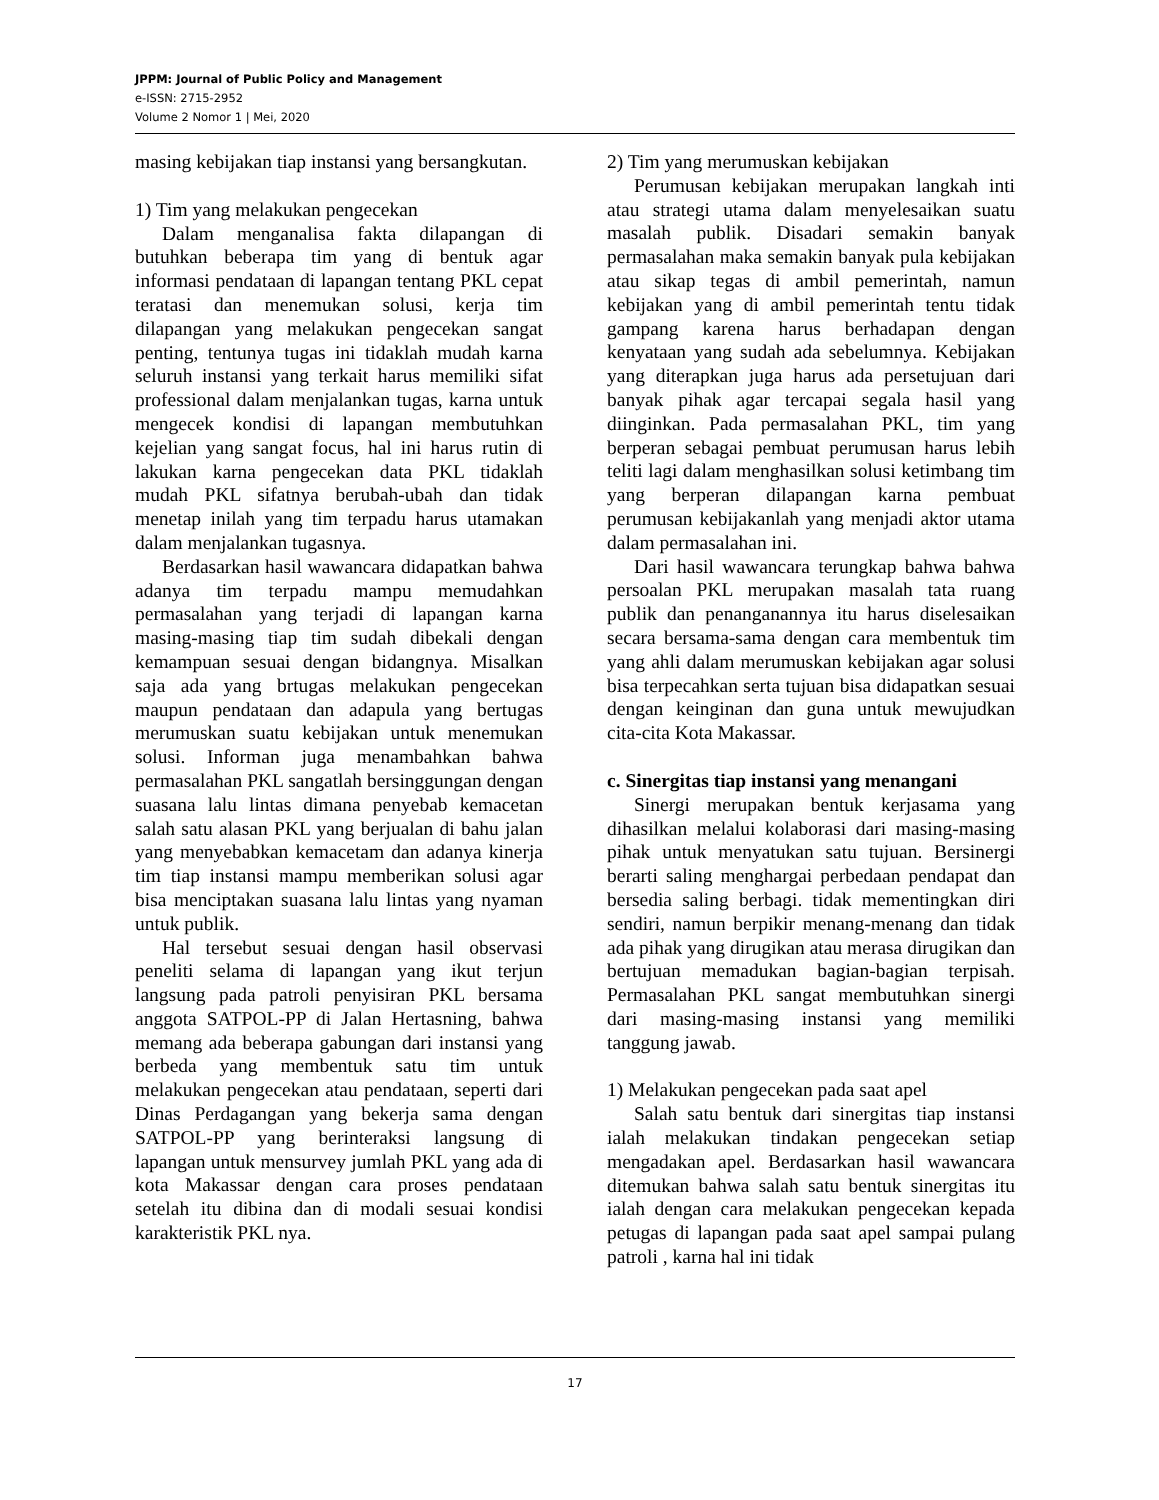JPPM: Journal of Public Policy and Management
e-ISSN: 2715-2952
Volume 2 Nomor 1 | Mei, 2020
masing kebijakan tiap instansi yang bersangkutan.
1) Tim yang melakukan pengecekan
Dalam menganalisa fakta dilapangan di butuhkan beberapa tim yang di bentuk agar informasi pendataan di lapangan tentang PKL cepat teratasi dan menemukan solusi, kerja tim dilapangan yang melakukan pengecekan sangat penting, tentunya tugas ini tidaklah mudah karna seluruh instansi yang terkait harus memiliki sifat professional dalam menjalankan tugas, karna untuk mengecek kondisi di lapangan membutuhkan kejelian yang sangat focus, hal ini harus rutin di lakukan karna pengecekan data PKL tidaklah mudah PKL sifatnya berubah-ubah dan tidak menetap inilah yang tim terpadu harus utamakan dalam menjalankan tugasnya.
Berdasarkan hasil wawancara didapatkan bahwa adanya tim terpadu mampu memudahkan permasalahan yang terjadi di lapangan karna masing-masing tiap tim sudah dibekali dengan kemampuan sesuai dengan bidangnya. Misalkan saja ada yang brtugas melakukan pengecekan maupun pendataan dan adapula yang bertugas merumuskan suatu kebijakan untuk menemukan solusi. Informan juga menambahkan bahwa permasalahan PKL sangatlah bersinggungan dengan suasana lalu lintas dimana penyebab kemacetan salah satu alasan PKL yang berjualan di bahu jalan yang menyebabkan kemacetam dan adanya kinerja tim tiap instansi mampu memberikan solusi agar bisa menciptakan suasana lalu lintas yang nyaman untuk publik.
Hal tersebut sesuai dengan hasil observasi peneliti selama di lapangan yang ikut terjun langsung pada patroli penyisiran PKL bersama anggota SATPOL-PP di Jalan Hertasning, bahwa memang ada beberapa gabungan dari instansi yang berbeda yang membentuk satu tim untuk melakukan pengecekan atau pendataan, seperti dari Dinas Perdagangan yang bekerja sama dengan SATPOL-PP yang berinteraksi langsung di lapangan untuk mensurvey jumlah PKL yang ada di kota Makassar dengan cara proses pendataan setelah itu dibina dan di modali sesuai kondisi karakteristik PKL nya.
2) Tim yang merumuskan kebijakan
Perumusan kebijakan merupakan langkah inti atau strategi utama dalam menyelesaikan suatu masalah publik. Disadari semakin banyak permasalahan maka semakin banyak pula kebijakan atau sikap tegas di ambil pemerintah, namun kebijakan yang di ambil pemerintah tentu tidak gampang karena harus berhadapan dengan kenyataan yang sudah ada sebelumnya. Kebijakan yang diterapkan juga harus ada persetujuan dari banyak pihak agar tercapai segala hasil yang diinginkan. Pada permasalahan PKL, tim yang berperan sebagai pembuat perumusan harus lebih teliti lagi dalam menghasilkan solusi ketimbang tim yang berperan dilapangan karna pembuat perumusan kebijakanlah yang menjadi aktor utama dalam permasalahan ini.
Dari hasil wawancara terungkap bahwa bahwa persoalan PKL merupakan masalah tata ruang publik dan penanganannya itu harus diselesaikan secara bersama-sama dengan cara membentuk tim yang ahli dalam merumuskan kebijakan agar solusi bisa terpecahkan serta tujuan bisa didapatkan sesuai dengan keinginan dan guna untuk mewujudkan cita-cita Kota Makassar.
c. Sinergitas tiap instansi yang menangani
Sinergi merupakan bentuk kerjasama yang dihasilkan melalui kolaborasi dari masing-masing pihak untuk menyatukan satu tujuan. Bersinergi berarti saling menghargai perbedaan pendapat dan bersedia saling berbagi. tidak mementingkan diri sendiri, namun berpikir menang-menang dan tidak ada pihak yang dirugikan atau merasa dirugikan dan bertujuan memadukan bagian-bagian terpisah. Permasalahan PKL sangat membutuhkan sinergi dari masing-masing instansi yang memiliki tanggung jawab.
1) Melakukan pengecekan pada saat apel
Salah satu bentuk dari sinergitas tiap instansi ialah melakukan tindakan pengecekan setiap mengadakan apel. Berdasarkan hasil wawancara ditemukan bahwa salah satu bentuk sinergitas itu ialah dengan cara melakukan pengecekan kepada petugas di lapangan pada saat apel sampai pulang patroli , karna hal ini tidak
17